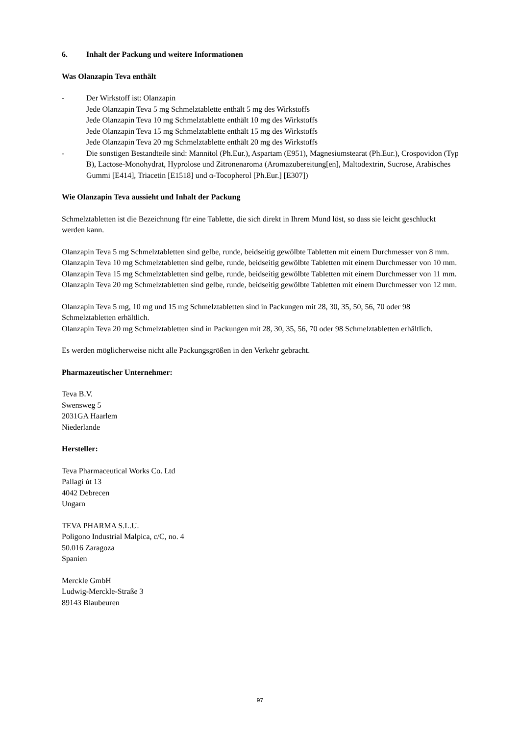6. Inhalt der Packung und weitere Informationen
Was Olanzapin Teva enthält
- Der Wirkstoff ist: Olanzapin
Jede Olanzapin Teva 5 mg Schmelztablette enthält 5 mg des Wirkstoffs
Jede Olanzapin Teva 10 mg Schmelztablette enthält 10 mg des Wirkstoffs
Jede Olanzapin Teva 15 mg Schmelztablette enthält 15 mg des Wirkstoffs
Jede Olanzapin Teva 20 mg Schmelztablette enthält 20 mg des Wirkstoffs
- Die sonstigen Bestandteile sind: Mannitol (Ph.Eur.), Aspartam (E951), Magnesiumstearat (Ph.Eur.), Crospovidon (Typ B), Lactose-Monohydrat, Hyprolose und Zitronenaroma (Aromazubereitung[en], Maltodextrin, Sucrose, Arabisches Gummi [E414], Triacetin [E1518] und α-Tocopherol [Ph.Eur.] [E307])
Wie Olanzapin Teva aussieht und Inhalt der Packung
Schmelztabletten ist die Bezeichnung für eine Tablette, die sich direkt in Ihrem Mund löst, so dass sie leicht geschluckt werden kann.
Olanzapin Teva 5 mg Schmelztabletten sind gelbe, runde, beidseitig gewölbte Tabletten mit einem Durchmesser von 8 mm.
Olanzapin Teva 10 mg Schmelztabletten sind gelbe, runde, beidseitig gewölbte Tabletten mit einem Durchmesser von 10 mm.
Olanzapin Teva 15 mg Schmelztabletten sind gelbe, runde, beidseitig gewölbte Tabletten mit einem Durchmesser von 11 mm.
Olanzapin Teva 20 mg Schmelztabletten sind gelbe, runde, beidseitig gewölbte Tabletten mit einem Durchmesser von 12 mm.
Olanzapin Teva 5 mg, 10 mg und 15 mg Schmelztabletten sind in Packungen mit 28, 30, 35, 50, 56, 70 oder 98 Schmelztabletten erhältlich.
Olanzapin Teva 20 mg Schmelztabletten sind in Packungen mit 28, 30, 35, 56, 70 oder 98 Schmelztabletten erhältlich.
Es werden möglicherweise nicht alle Packungsgrößen in den Verkehr gebracht.
Pharmazeutischer Unternehmer:
Teva B.V.
Swensweg 5
2031GA Haarlem
Niederlande
Hersteller:
Teva Pharmaceutical Works Co. Ltd
Pallagi út 13
4042 Debrecen
Ungarn
TEVA PHARMA S.L.U.
Poligono Industrial Malpica, c/C, no. 4
50.016 Zaragoza
Spanien
Merckle GmbH
Ludwig-Merckle-Straße 3
89143 Blaubeuren
97